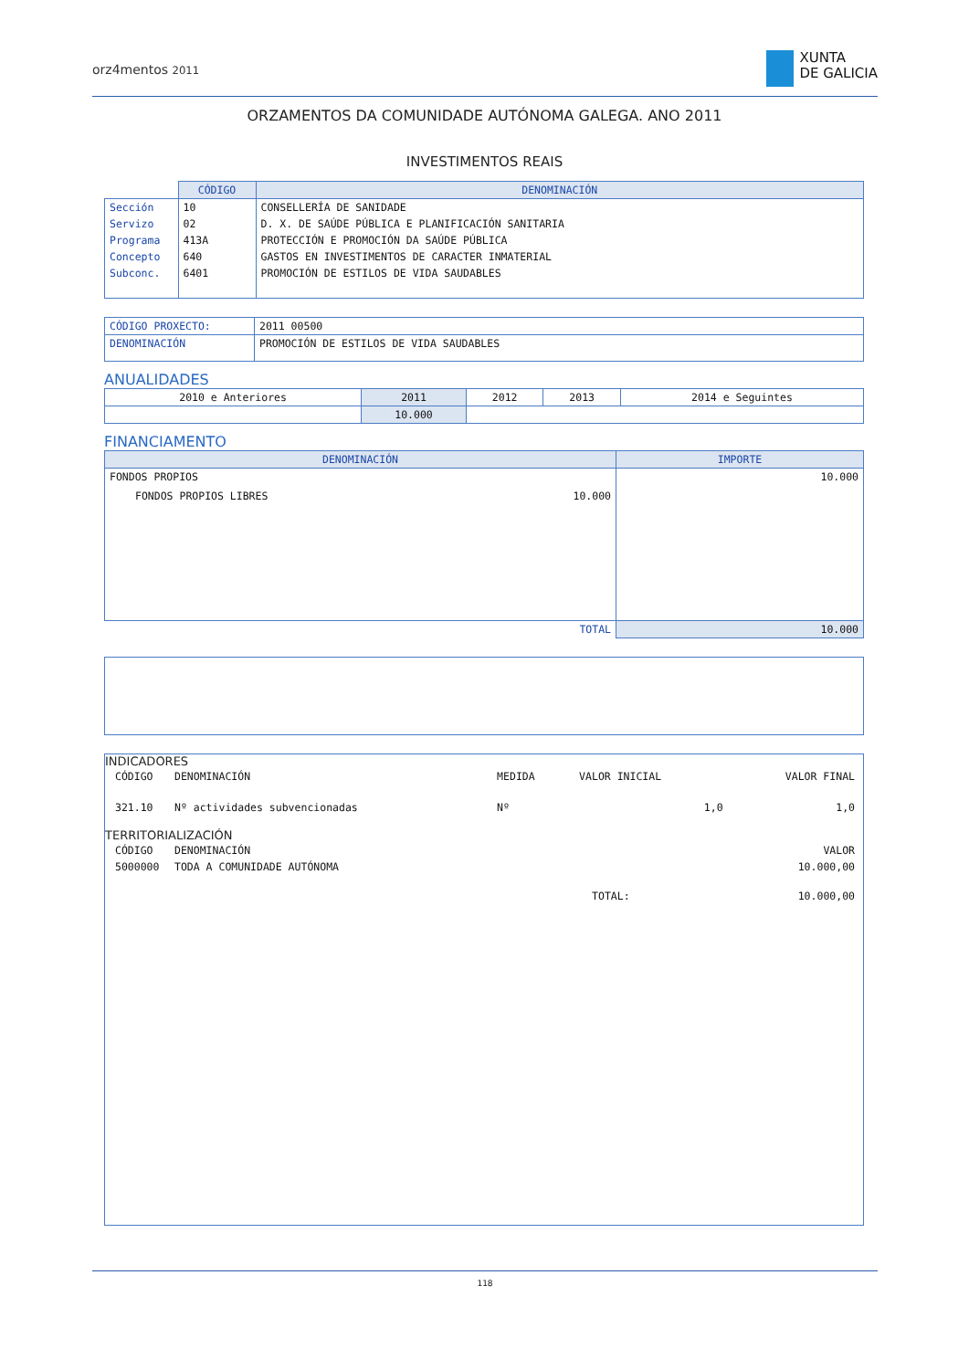orz4mentos 2011
XUNTA
DE GALICIA
ORZAMENTOS DA COMUNIDADE AUTÓNOMA GALEGA. ANO 2011
INVESTIMENTOS REAIS
| | CÓDIGO | DENOMINACIÓN |
| --- | --- | --- |
| Sección | 10 | CONSELLERÍA DE SANIDADE |
| Servizo | 02 | D. X. DE SAÚDE PÚBLICA E PLANIFICACIÓN SANITARIA |
| Programa | 413A | PROTECCIÓN E PROMOCIÓN DA SAÚDE PÚBLICA |
| Concepto | 640 | GASTOS EN INVESTIMENTOS DE CARACTER INMATERIAL |
| Subconc. | 6401 | PROMOCIÓN DE ESTILOS DE VIDA SAUDABLES |
| CÓDIGO PROXECTO: | 2011 00500 |
| DENOMINACIÓN | PROMOCIÓN DE ESTILOS DE VIDA SAUDABLES |
ANUALIDADES
| 2010 e Anteriores | 2011 | 2012 | 2013 | 2014 e Seguintes |
| | 10.000 | | | |
FINANCIAMENTO
| DENOMINACIÓN | | IMPORTE |
| --- | --- | --- |
| FONDOS PROPIOS | | 10.000 |
| FONDOS PROPIOS LIBRES | 10.000 | |
| TOTAL | | 10.000 |
INDICADORES
| CÓDIGO | DENOMINACIÓN | MEDIDA | VALOR INICIAL | VALOR FINAL |
| 321.10 | Nº actividades subvencionadas | Nº | 1,0 | 1,0 |
TERRITORIALIZACIÓN
| CÓDIGO | DENOMINACIÓN | | VALOR |
| 5000000 | TODA A COMUNIDADE AUTÓNOMA | | 10.000,00 |
| | | TOTAL: | 10.000,00 |
118